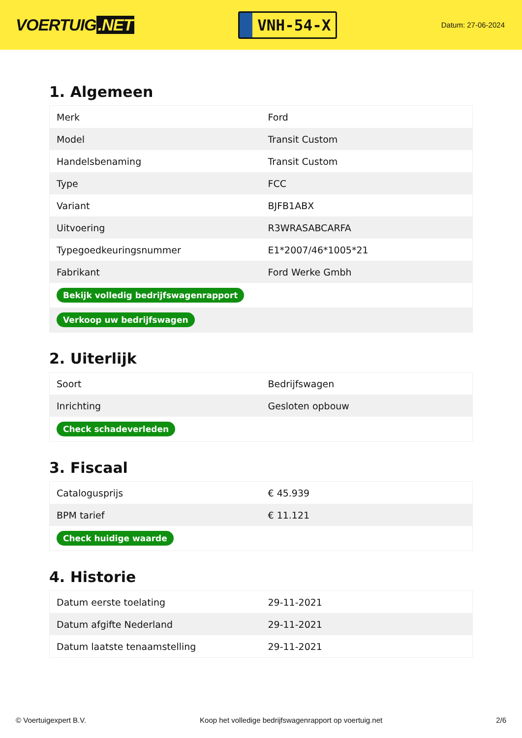VOERTUIG.NET
VNH-54-X
Datum: 27-06-2024
1. Algemeen
| Merk | Ford |
| Model | Transit Custom |
| Handelsbenaming | Transit Custom |
| Type | FCC |
| Variant | BJFB1ABX |
| Uitvoering | R3WRASABCARFA |
| Typegoedkeuringsnummer | E1*2007/46*1005*21 |
| Fabrikant | Ford Werke Gmbh |
| Bekijk volledig bedrijfswagenrapport | |
| Verkoop uw bedrijfswagen | |
2. Uiterlijk
| Soort | Bedrijfswagen |
| Inrichting | Gesloten opbouw |
| Check schadeverleden | |
3. Fiscaal
| Catalogusprijs | € 45.939 |
| BPM tarief | € 11.121 |
| Check huidige waarde | |
4. Historie
| Datum eerste toelating | 29-11-2021 |
| Datum afgifte Nederland | 29-11-2021 |
| Datum laatste tenaamstelling | 29-11-2021 |
© Voertuigexpert B.V. Koop het volledige bedrijfswagenrapport op voertuig.net 2/6